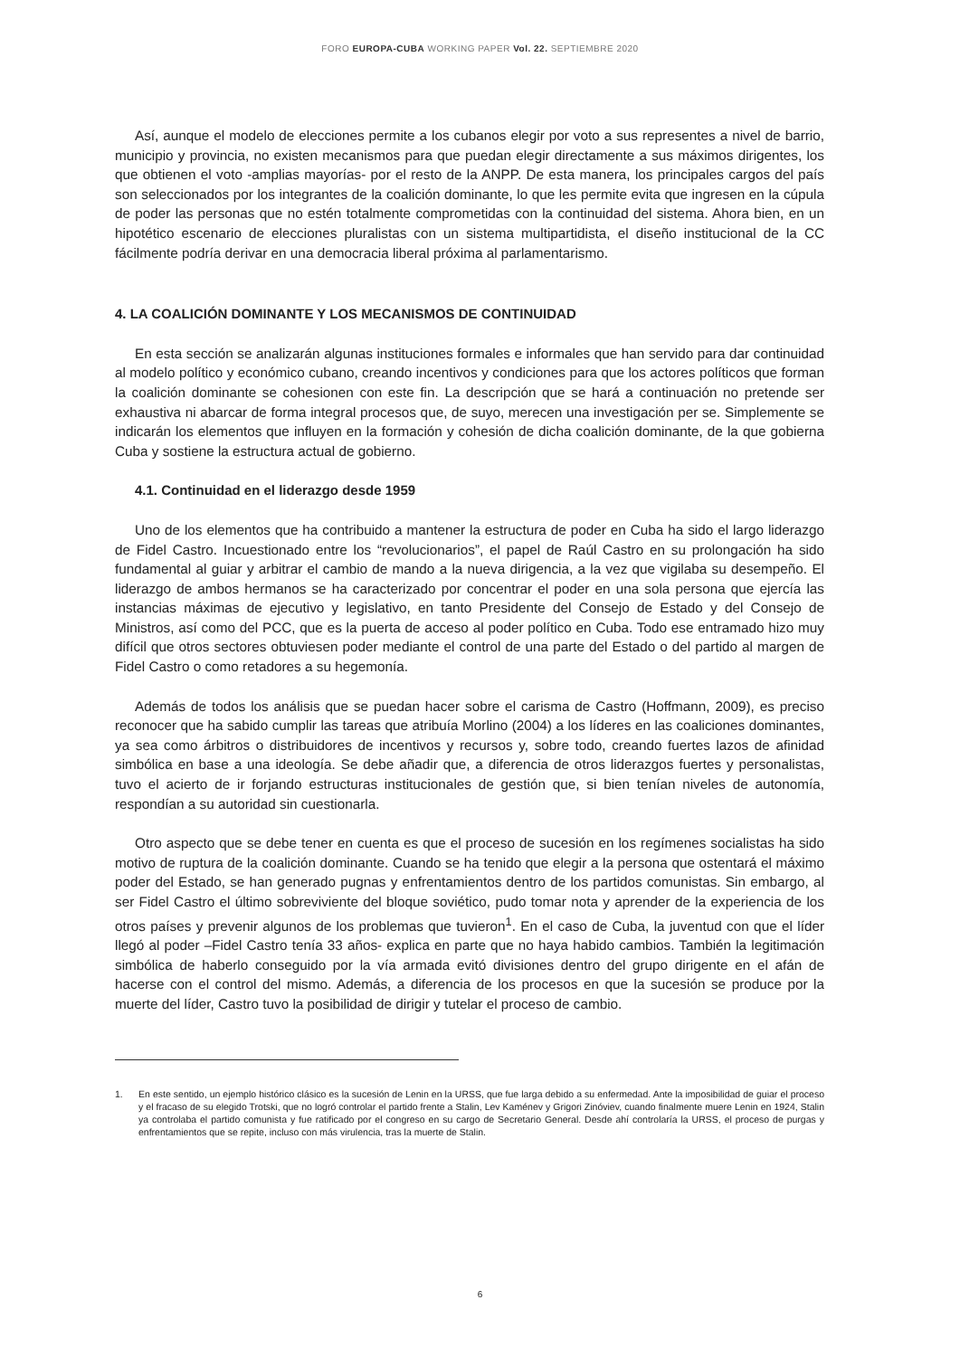FORO EUROPA-CUBA WORKING PAPER Vol. 22. SEPTIEMBRE 2020
Así, aunque el modelo de elecciones permite a los cubanos elegir por voto a sus representes a nivel de barrio, municipio y provincia, no existen mecanismos para que puedan elegir directamente a sus máximos dirigentes, los que obtienen el voto -amplias mayorías- por el resto de la ANPP. De esta manera, los principales cargos del país son seleccionados por los integrantes de la coalición dominante, lo que les permite evita que ingresen en la cúpula de poder las personas que no estén totalmente comprometidas con la continuidad del sistema. Ahora bien, en un hipotético escenario de elecciones pluralistas con un sistema multipartidista, el diseño institucional de la CC fácilmente podría derivar en una democracia liberal próxima al parlamentarismo.
4. LA COALICIÓN DOMINANTE Y LOS MECANISMOS DE CONTINUIDAD
En esta sección se analizarán algunas instituciones formales e informales que han servido para dar continuidad al modelo político y económico cubano, creando incentivos y condiciones para que los actores políticos que forman la coalición dominante se cohesionen con este fin. La descripción que se hará a continuación no pretende ser exhaustiva ni abarcar de forma integral procesos que, de suyo, merecen una investigación per se. Simplemente se indicarán los elementos que influyen en la formación y cohesión de dicha coalición dominante, de la que gobierna Cuba y sostiene la estructura actual de gobierno.
4.1. Continuidad en el liderazgo desde 1959
Uno de los elementos que ha contribuido a mantener la estructura de poder en Cuba ha sido el largo liderazgo de Fidel Castro. Incuestionado entre los “revolucionarios”, el papel de Raúl Castro en su prolongación ha sido fundamental al guiar y arbitrar el cambio de mando a la nueva dirigencia, a la vez que vigilaba su desempeño. El liderazgo de ambos hermanos se ha caracterizado por concentrar el poder en una sola persona que ejercía las instancias máximas de ejecutivo y legislativo, en tanto Presidente del Consejo de Estado y del Consejo de Ministros, así como del PCC, que es la puerta de acceso al poder político en Cuba. Todo ese entramado hizo muy difícil que otros sectores obtuviesen poder mediante el control de una parte del Estado o del partido al margen de Fidel Castro o como retadores a su hegemonía.
Además de todos los análisis que se puedan hacer sobre el carisma de Castro (Hoffmann, 2009), es preciso reconocer que ha sabido cumplir las tareas que atribuía Morlino (2004) a los líderes en las coaliciones dominantes, ya sea como árbitros o distribuidores de incentivos y recursos y, sobre todo, creando fuertes lazos de afinidad simbólica en base a una ideología. Se debe añadir que, a diferencia de otros liderazgos fuertes y personalistas, tuvo el acierto de ir forjando estructuras institucionales de gestión que, si bien tenían niveles de autonomía, respondían a su autoridad sin cuestionarla.
Otro aspecto que se debe tener en cuenta es que el proceso de sucesión en los regímenes socialistas ha sido motivo de ruptura de la coalición dominante. Cuando se ha tenido que elegir a la persona que ostentará el máximo poder del Estado, se han generado pugnas y enfrentamientos dentro de los partidos comunistas. Sin embargo, al ser Fidel Castro el último sobreviviente del bloque soviético, pudo tomar nota y aprender de la experiencia de los otros países y prevenir algunos de los problemas que tuvieron<sup>1</sup>. En el caso de Cuba, la juventud con que el líder llegó al poder –Fidel Castro tenía 33 años- explica en parte que no haya habido cambios. También la legitimación simbólica de haberlo conseguido por la vía armada evitó divisiones dentro del grupo dirigente en el afán de hacerse con el control del mismo. Además, a diferencia de los procesos en que la sucesión se produce por la muerte del líder, Castro tuvo la posibilidad de dirigir y tutelar el proceso de cambio.
1. En este sentido, un ejemplo histórico clásico es la sucesión de Lenin en la URSS, que fue larga debido a su enfermedad. Ante la imposibilidad de guiar el proceso y el fracaso de su elegido Trotski, que no logró controlar el partido frente a Stalin, Lev Kaménev y Grigori Zinóviev, cuando finalmente muere Lenin en 1924, Stalin ya controlaba el partido comunista y fue ratificado por el congreso en su cargo de Secretario General. Desde ahí controlaría la URSS, el proceso de purgas y enfrentamientos que se repite, incluso con más virulencia, tras la muerte de Stalin.
6